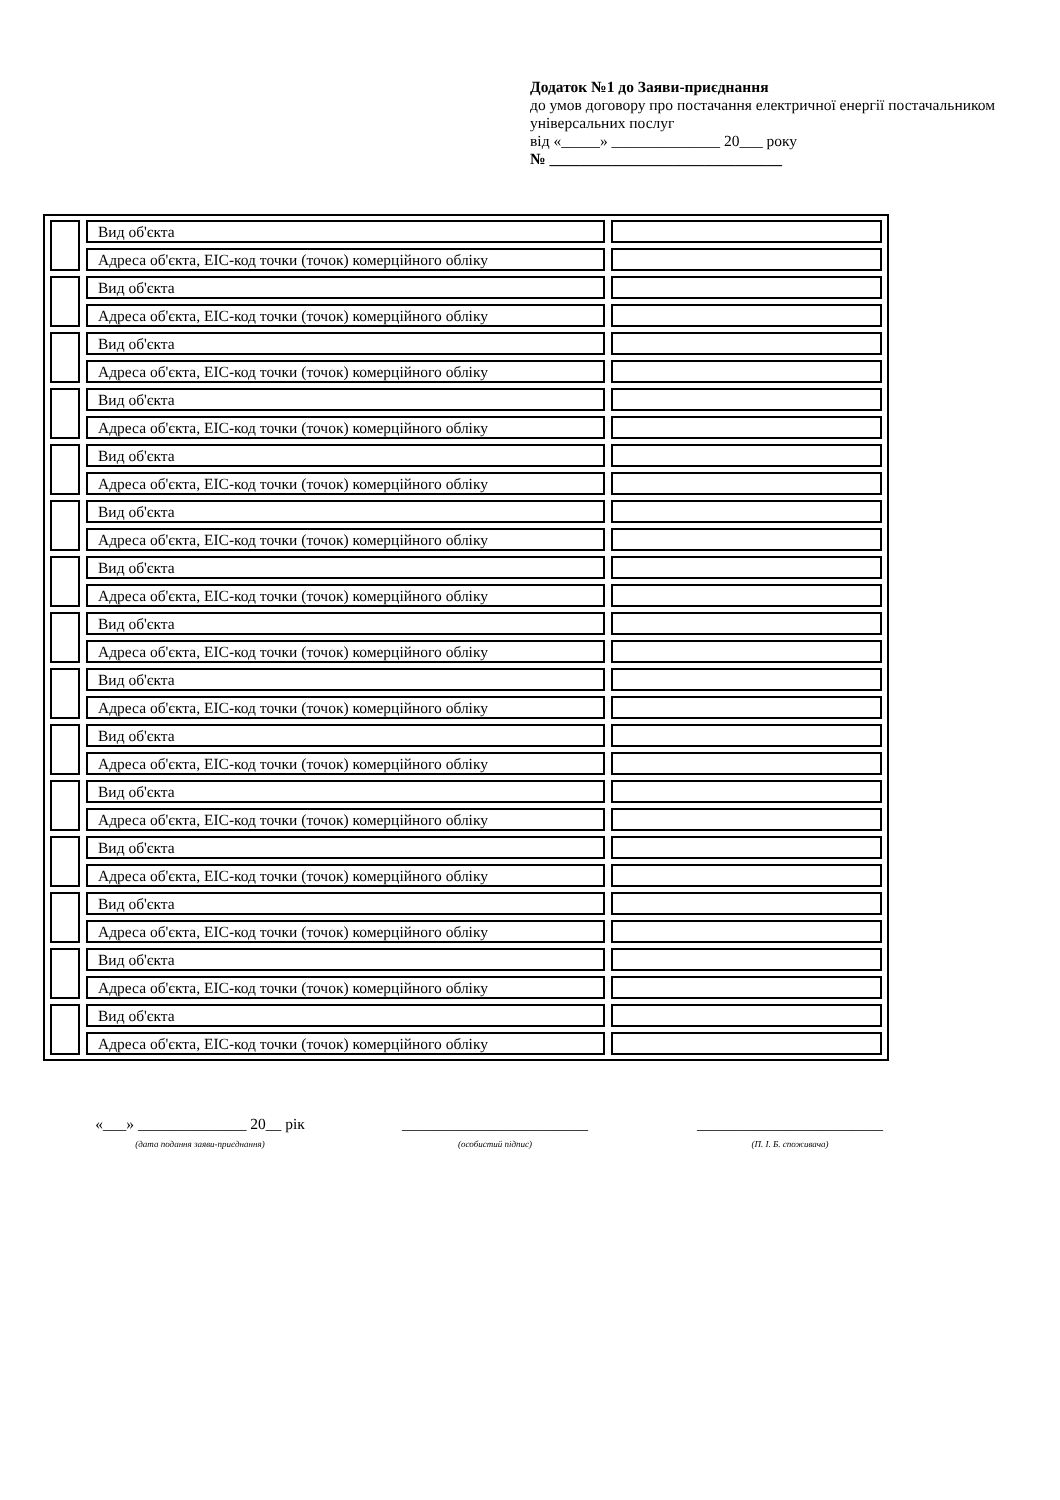Додаток №1 до Заяви-приєднання
до умов договору про постачання електричної енергії постачальником універсальних послуг
від «_____» ______________ 20___ року
№ ______________________________
| | | Вид об'єкта | | |
| | | Адреса об'єкта, ЕІС-код точки (точок) комерційного обліку | | |
| | | Вид об'єкта | | |
| | | Адреса об'єкта, ЕІС-код точки (точок) комерційного обліку | | |
| | | Вид об'єкта | | |
| | | Адреса об'єкта, ЕІС-код точки (точок) комерційного обліку | | |
| | | Вид об'єкта | | |
| | | Адреса об'єкта, ЕІС-код точки (точок) комерційного обліку | | |
| | | Вид об'єкта | | |
| | | Адреса об'єкта, ЕІС-код точки (точок) комерційного обліку | | |
| | | Вид об'єкта | | |
| | | Адреса об'єкта, ЕІС-код точки (точок) комерційного обліку | | |
| | | Вид об'єкта | | |
| | | Адреса об'єкта, ЕІС-код точки (точок) комерційного обліку | | |
| | | Вид об'єкта | | |
| | | Адреса об'єкта, ЕІС-код точки (точок) комерційного обліку | | |
| | | Вид об'єкта | | |
| | | Адреса об'єкта, ЕІС-код точки (точок) комерційного обліку | | |
| | | Вид об'єкта | | |
| | | Адреса об'єкта, ЕІС-код точки (точок) комерційного обліку | | |
| | | Вид об'єкта | | |
| | | Адреса об'єкта, ЕІС-код точки (точок) комерційного обліку | | |
| | | Вид об'єкта | | |
| | | Адреса об'єкта, ЕІС-код точки (точок) комерційного обліку | | |
| | | Вид об'єкта | | |
| | | Адреса об'єкта, ЕІС-код точки (точок) комерційного обліку | | |
| | | Вид об'єкта | | |
| | | Адреса об'єкта, ЕІС-код точки (точок) комерційного обліку | | |
| | | Вид об'єкта | | |
| | | Адреса об'єкта, ЕІС-код точки (точок) комерційного обліку | | |
«___» ______________ 20__ рік
(дата подання заяви-приєднання)
________________________
(особистий підпис)
________________________
(П. І. Б. споживача)